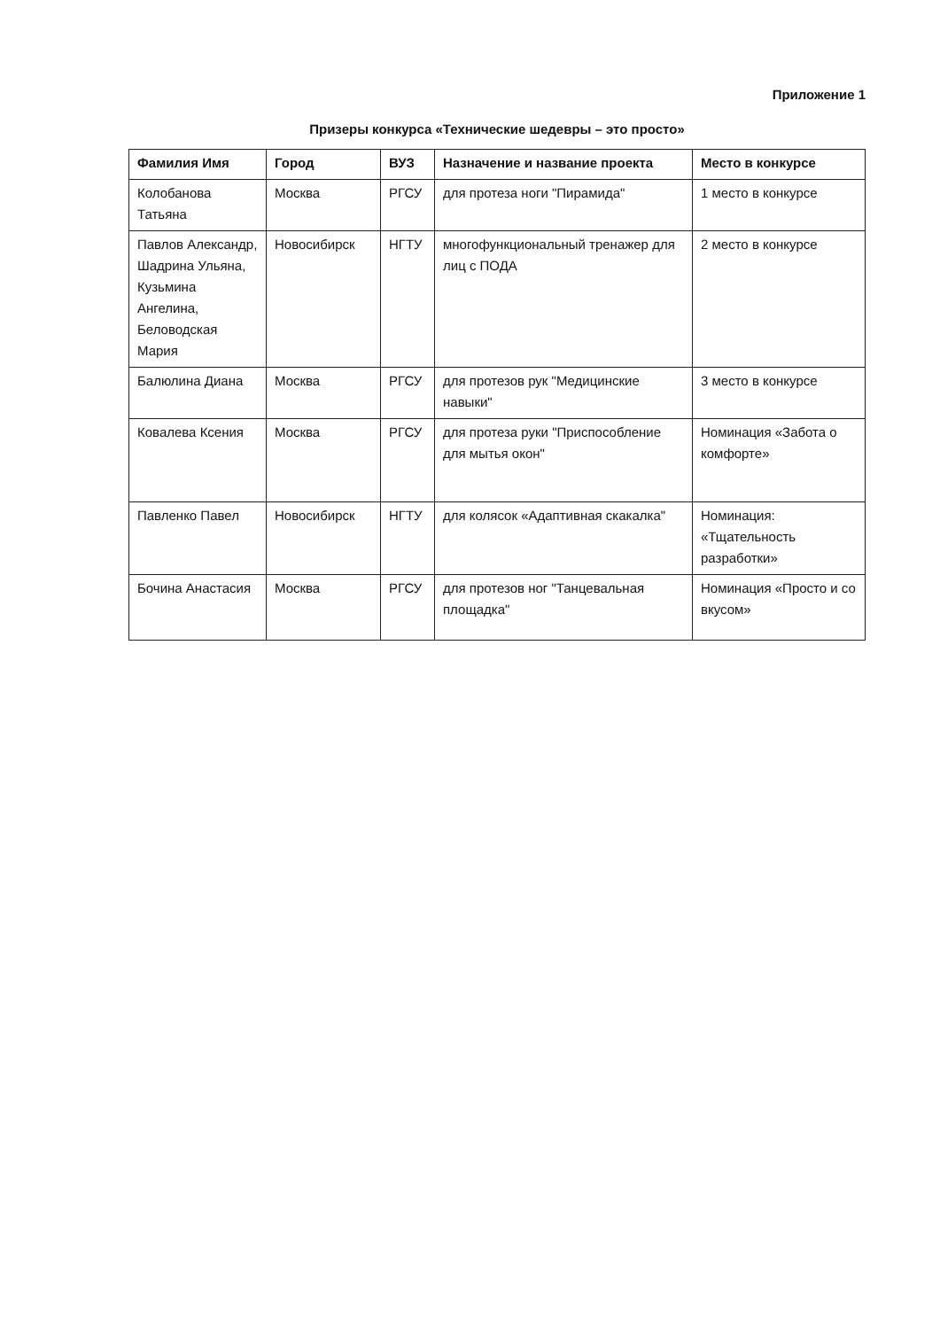Приложение 1
Призеры конкурса «Технические шедевры – это просто»
| Фамилия Имя | Город | ВУЗ | Назначение и название проекта | Место в конкурсе |
| --- | --- | --- | --- | --- |
| Колобанова Татьяна | Москва | РГСУ | для протеза ноги "Пирамида" | 1 место в конкурсе |
| Павлов Александр, Шадрина Ульяна, Кузьмина Ангелина, Беловодская Мария | Новосибирск | НГТУ | многофункциональный тренажер для лиц с ПОДА | 2 место в конкурсе |
| Балюлина Диана | Москва | РГСУ | для протезов рук "Медицинские навыки" | 3 место в конкурсе |
| Ковалева Ксения | Москва | РГСУ | для протеза руки "Приспособление для мытья окон" | Номинация «Забота о комфорте» |
| Павленко Павел | Новосибирск | НГТУ | для колясок «Адаптивная скакалка" | Номинация: «Тщательность разработки» |
| Бочина Анастасия | Москва | РГСУ | для протезов ног "Танцевальная площадка" | Номинация «Просто и со вкусом» |